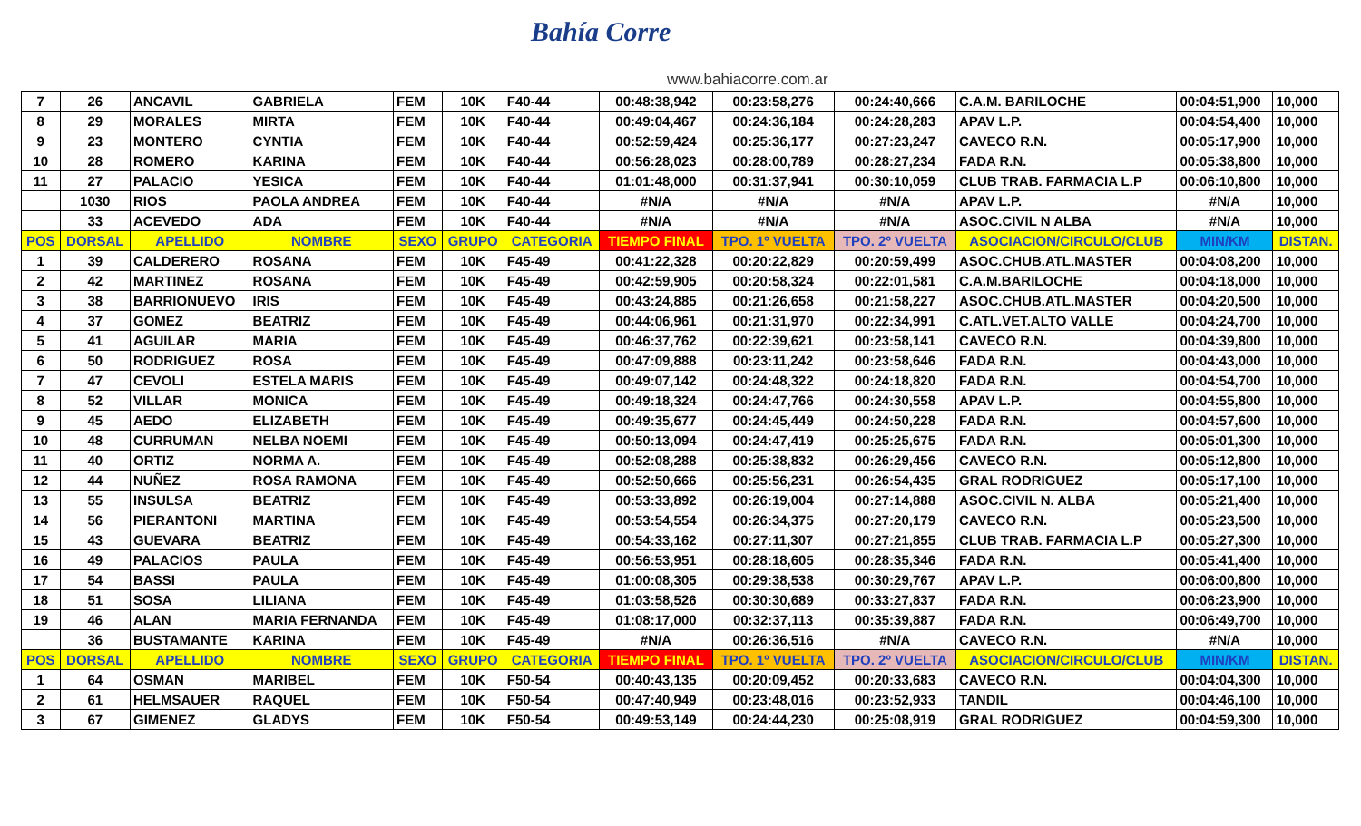Bahía Corre
www.bahiacorre.com.ar
| 7 | 26 | ANCAVIL | GABRIELA | FEM | 10K | F40-44 | 00:48:38,942 | 00:23:58,276 | 00:24:40,666 | C.A.M. BARILOCHE | 00:04:51,900 | 10,000 |
| 8 | 29 | MORALES | MIRTA | FEM | 10K | F40-44 | 00:49:04,467 | 00:24:36,184 | 00:24:28,283 | APAV L.P. | 00:04:54,400 | 10,000 |
| 9 | 23 | MONTERO | CYNTIA | FEM | 10K | F40-44 | 00:52:59,424 | 00:25:36,177 | 00:27:23,247 | CAVECO R.N. | 00:05:17,900 | 10,000 |
| 10 | 28 | ROMERO | KARINA | FEM | 10K | F40-44 | 00:56:28,023 | 00:28:00,789 | 00:28:27,234 | FADA R.N. | 00:05:38,800 | 10,000 |
| 11 | 27 | PALACIO | YESICA | FEM | 10K | F40-44 | 01:01:48,000 | 00:31:37,941 | 00:30:10,059 | CLUB TRAB. FARMACIA L.P | 00:06:10,800 | 10,000 |
| | 1030 | RIOS | PAOLA ANDREA | FEM | 10K | F40-44 | #N/A | #N/A | #N/A | APAV L.P. | #N/A | 10,000 |
| | 33 | ACEVEDO | ADA | FEM | 10K | F40-44 | #N/A | #N/A | #N/A | ASOC.CIVIL N ALBA | #N/A | 10,000 |
| POS | DORSAL | APELLIDO | NOMBRE | SEXO | GRUPO | CATEGORIA | TIEMPO FINAL | TPO. 1º VUELTA | TPO. 2º VUELTA | ASOCIACION/CIRCULO/CLUB | MIN/KM | DISTAN. |
| 1 | 39 | CALDERERO | ROSANA | FEM | 10K | F45-49 | 00:41:22,328 | 00:20:22,829 | 00:20:59,499 | ASOC.CHUB.ATL.MASTER | 00:04:08,200 | 10,000 |
| 2 | 42 | MARTINEZ | ROSANA | FEM | 10K | F45-49 | 00:42:59,905 | 00:20:58,324 | 00:22:01,581 | C.A.M.BARILOCHE | 00:04:18,000 | 10,000 |
| 3 | 38 | BARRIONUEVO | IRIS | FEM | 10K | F45-49 | 00:43:24,885 | 00:21:26,658 | 00:21:58,227 | ASOC.CHUB.ATL.MASTER | 00:04:20,500 | 10,000 |
| 4 | 37 | GOMEZ | BEATRIZ | FEM | 10K | F45-49 | 00:44:06,961 | 00:21:31,970 | 00:22:34,991 | C.ATL.VET.ALTO VALLE | 00:04:24,700 | 10,000 |
| 5 | 41 | AGUILAR | MARIA | FEM | 10K | F45-49 | 00:46:37,762 | 00:22:39,621 | 00:23:58,141 | CAVECO R.N. | 00:04:39,800 | 10,000 |
| 6 | 50 | RODRIGUEZ | ROSA | FEM | 10K | F45-49 | 00:47:09,888 | 00:23:11,242 | 00:23:58,646 | FADA R.N. | 00:04:43,000 | 10,000 |
| 7 | 47 | CEVOLI | ESTELA MARIS | FEM | 10K | F45-49 | 00:49:07,142 | 00:24:48,322 | 00:24:18,820 | FADA R.N. | 00:04:54,700 | 10,000 |
| 8 | 52 | VILLAR | MONICA | FEM | 10K | F45-49 | 00:49:18,324 | 00:24:47,766 | 00:24:30,558 | APAV L.P. | 00:04:55,800 | 10,000 |
| 9 | 45 | AEDO | ELIZABETH | FEM | 10K | F45-49 | 00:49:35,677 | 00:24:45,449 | 00:24:50,228 | FADA R.N. | 00:04:57,600 | 10,000 |
| 10 | 48 | CURRUMAN | NELBA NOEMI | FEM | 10K | F45-49 | 00:50:13,094 | 00:24:47,419 | 00:25:25,675 | FADA R.N. | 00:05:01,300 | 10,000 |
| 11 | 40 | ORTIZ | NORMA A. | FEM | 10K | F45-49 | 00:52:08,288 | 00:25:38,832 | 00:26:29,456 | CAVECO R.N. | 00:05:12,800 | 10,000 |
| 12 | 44 | NUÑEZ | ROSA RAMONA | FEM | 10K | F45-49 | 00:52:50,666 | 00:25:56,231 | 00:26:54,435 | GRAL RODRIGUEZ | 00:05:17,100 | 10,000 |
| 13 | 55 | INSULSA | BEATRIZ | FEM | 10K | F45-49 | 00:53:33,892 | 00:26:19,004 | 00:27:14,888 | ASOC.CIVIL N. ALBA | 00:05:21,400 | 10,000 |
| 14 | 56 | PIERANTONI | MARTINA | FEM | 10K | F45-49 | 00:53:54,554 | 00:26:34,375 | 00:27:20,179 | CAVECO R.N. | 00:05:23,500 | 10,000 |
| 15 | 43 | GUEVARA | BEATRIZ | FEM | 10K | F45-49 | 00:54:33,162 | 00:27:11,307 | 00:27:21,855 | CLUB TRAB. FARMACIA L.P | 00:05:27,300 | 10,000 |
| 16 | 49 | PALACIOS | PAULA | FEM | 10K | F45-49 | 00:56:53,951 | 00:28:18,605 | 00:28:35,346 | FADA R.N. | 00:05:41,400 | 10,000 |
| 17 | 54 | BASSI | PAULA | FEM | 10K | F45-49 | 01:00:08,305 | 00:29:38,538 | 00:30:29,767 | APAV L.P. | 00:06:00,800 | 10,000 |
| 18 | 51 | SOSA | LILIANA | FEM | 10K | F45-49 | 01:03:58,526 | 00:30:30,689 | 00:33:27,837 | FADA R.N. | 00:06:23,900 | 10,000 |
| 19 | 46 | ALAN | MARIA FERNANDA | FEM | 10K | F45-49 | 01:08:17,000 | 00:32:37,113 | 00:35:39,887 | FADA R.N. | 00:06:49,700 | 10,000 |
| | 36 | BUSTAMANTE | KARINA | FEM | 10K | F45-49 | #N/A | 00:26:36,516 | #N/A | CAVECO R.N. | #N/A | 10,000 |
| POS | DORSAL | APELLIDO | NOMBRE | SEXO | GRUPO | CATEGORIA | TIEMPO FINAL | TPO. 1º VUELTA | TPO. 2º VUELTA | ASOCIACION/CIRCULO/CLUB | MIN/KM | DISTAN. |
| 1 | 64 | OSMAN | MARIBEL | FEM | 10K | F50-54 | 00:40:43,135 | 00:20:09,452 | 00:20:33,683 | CAVECO R.N. | 00:04:04,300 | 10,000 |
| 2 | 61 | HELMSAUER | RAQUEL | FEM | 10K | F50-54 | 00:47:40,949 | 00:23:48,016 | 00:23:52,933 | TANDIL | 00:04:46,100 | 10,000 |
| 3 | 67 | GIMENEZ | GLADYS | FEM | 10K | F50-54 | 00:49:53,149 | 00:24:44,230 | 00:25:08,919 | GRAL RODRIGUEZ | 00:04:59,300 | 10,000 |